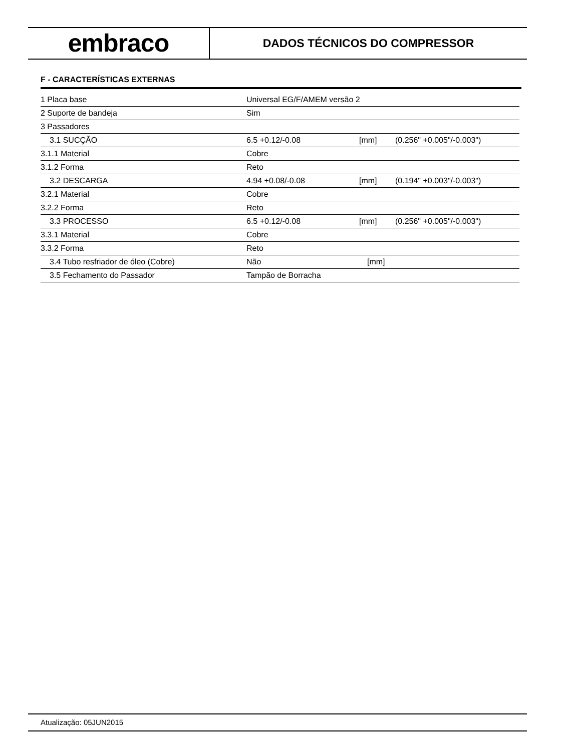embraco
DADOS TÉCNICOS DO COMPRESSOR
F - CARACTERÍSTICAS EXTERNAS
| 1 Placa base | Universal EG/F/AMEM versão 2 | | |
| 2 Suporte de bandeja | Sim | | |
| 3 Passadores | | | |
| 3.1 SUCÇÃO | 6.5 +0.12/-0.08 | [mm] | (0.256" +0.005"/-0.003") |
| 3.1.1 Material | Cobre | | |
| 3.1.2 Forma | Reto | | |
| 3.2 DESCARGA | 4.94 +0.08/-0.08 | [mm] | (0.194" +0.003"/-0.003") |
| 3.2.1 Material | Cobre | | |
| 3.2.2 Forma | Reto | | |
| 3.3 PROCESSO | 6.5 +0.12/-0.08 | [mm] | (0.256" +0.005"/-0.003") |
| 3.3.1 Material | Cobre | | |
| 3.3.2 Forma | Reto | | |
| 3.4 Tubo resfriador de óleo (Cobre) | Não | [mm] | |
| 3.5 Fechamento do Passador | Tampão de Borracha | | |
Atualização: 05JUN2015